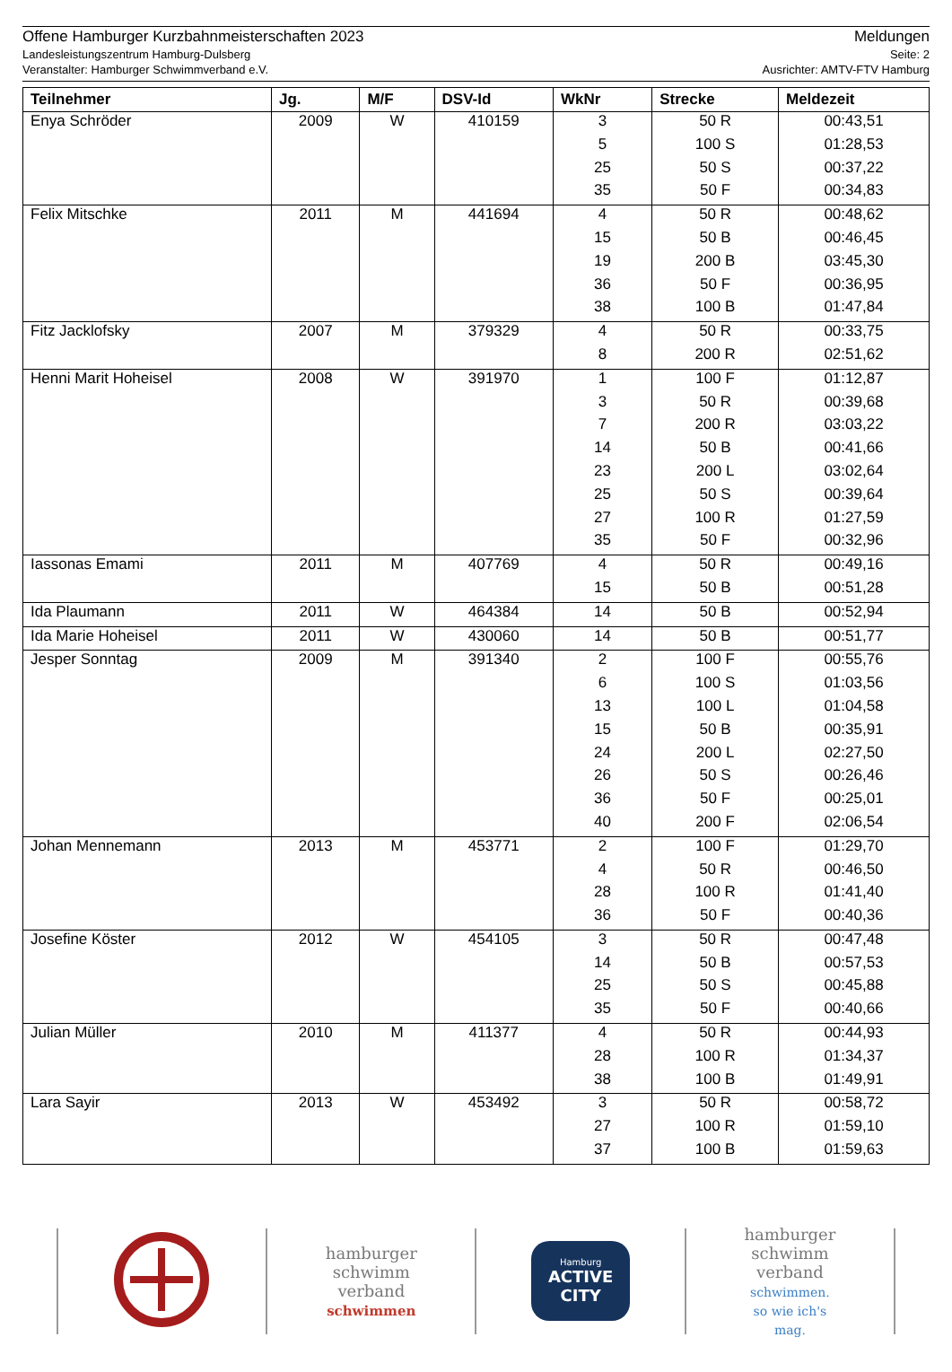Offene Hamburger Kurzbahnmeisterschaften 2023
Landesleistungszentrum Hamburg-Dulsberg
Veranstalter: Hamburger Schwimmverband e.V.
Meldungen
Seite: 2
Ausrichter: AMTV-FTV Hamburg
| Teilnehmer | Jg. | M/F | DSV-Id | WkNr | Strecke | Meldezeit |
| --- | --- | --- | --- | --- | --- | --- |
| Enya Schröder | 2009 | W | 410159 | 3 | 50 R | 00:43,51 |
| | | | | 5 | 100 S | 01:28,53 |
| | | | | 25 | 50 S | 00:37,22 |
| | | | | 35 | 50 F | 00:34,83 |
| Felix Mitschke | 2011 | M | 441694 | 4 | 50 R | 00:48,62 |
| | | | | 15 | 50 B | 00:46,45 |
| | | | | 19 | 200 B | 03:45,30 |
| | | | | 36 | 50 F | 00:36,95 |
| | | | | 38 | 100 B | 01:47,84 |
| Fitz Jacklofsky | 2007 | M | 379329 | 4 | 50 R | 00:33,75 |
| | | | | 8 | 200 R | 02:51,62 |
| Henni Marit Hoheisel | 2008 | W | 391970 | 1 | 100 F | 01:12,87 |
| | | | | 3 | 50 R | 00:39,68 |
| | | | | 7 | 200 R | 03:03,22 |
| | | | | 14 | 50 B | 00:41,66 |
| | | | | 23 | 200 L | 03:02,64 |
| | | | | 25 | 50 S | 00:39,64 |
| | | | | 27 | 100 R | 01:27,59 |
| | | | | 35 | 50 F | 00:32,96 |
| Iassonas Emami | 2011 | M | 407769 | 4 | 50 R | 00:49,16 |
| | | | | 15 | 50 B | 00:51,28 |
| Ida Plaumann | 2011 | W | 464384 | 14 | 50 B | 00:52,94 |
| Ida Marie Hoheisel | 2011 | W | 430060 | 14 | 50 B | 00:51,77 |
| Jesper Sonntag | 2009 | M | 391340 | 2 | 100 F | 00:55,76 |
| | | | | 6 | 100 S | 01:03,56 |
| | | | | 13 | 100 L | 01:04,58 |
| | | | | 15 | 50 B | 00:35,91 |
| | | | | 24 | 200 L | 02:27,50 |
| | | | | 26 | 50 S | 00:26,46 |
| | | | | 36 | 50 F | 00:25,01 |
| | | | | 40 | 200 F | 02:06,54 |
| Johan Mennemann | 2013 | M | 453771 | 2 | 100 F | 01:29,70 |
| | | | | 4 | 50 R | 00:46,50 |
| | | | | 28 | 100 R | 01:41,40 |
| | | | | 36 | 50 F | 00:40,36 |
| Josefine Köster | 2012 | W | 454105 | 3 | 50 R | 00:47,48 |
| | | | | 14 | 50 B | 00:57,53 |
| | | | | 25 | 50 S | 00:45,88 |
| | | | | 35 | 50 F | 00:40,66 |
| Julian Müller | 2010 | M | 411377 | 4 | 50 R | 00:44,93 |
| | | | | 28 | 100 R | 01:34,37 |
| | | | | 38 | 100 B | 01:49,91 |
| Lara Sayir | 2013 | W | 453492 | 3 | 50 R | 00:58,72 |
| | | | | 27 | 100 R | 01:59,10 |
| | | | | 37 | 100 B | 01:59,63 |
hamburger
schwimm
verband
schwimmen
Hamburg
ACTIVE CITY
hamburger
schwimm
verband
schwimmen.
so wie ich's
mag.